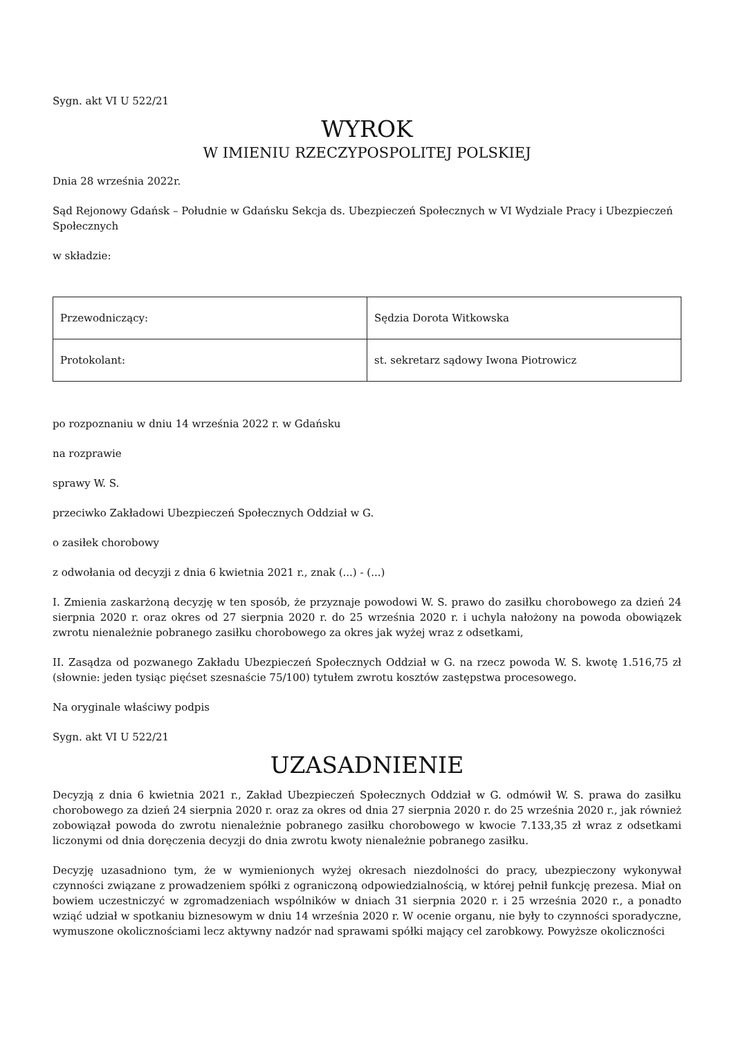Sygn. akt VI U 522/21
WYROK
W IMIENIU RZECZYPOSPOLITEJ POLSKIEJ
Dnia 28 września 2022r.
Sąd Rejonowy Gdańsk – Południe w Gdańsku Sekcja ds. Ubezpieczeń Społecznych w VI Wydziale Pracy i Ubezpieczeń Społecznych
w składzie:
| Przewodniczący: | Sędzia Dorota Witkowska |
| Protokolant: | st. sekretarz sądowy Iwona Piotrowicz |
po rozpoznaniu w dniu 14 września 2022 r. w Gdańsku
na rozprawie
sprawy W. S.
przeciwko Zakładowi Ubezpieczeń Społecznych Oddział w G.
o zasiłek chorobowy
z odwołania od decyzji z dnia 6 kwietnia 2021 r., znak (...) - (...)
I. Zmienia zaskarżoną decyzję w ten sposób, że przyznaje powodowi W. S. prawo do zasiłku chorobowego za dzień 24 sierpnia 2020 r. oraz okres od 27 sierpnia 2020 r. do 25 września 2020 r. i uchyla nałożony na powoda obowiązek zwrotu nienależnie pobranego zasiłku chorobowego za okres jak wyżej wraz z odsetkami,
II. Zasądza od pozwanego Zakładu Ubezpieczeń Społecznych Oddział w G. na rzecz powoda W. S. kwotę 1.516,75 zł (słownie: jeden tysiąc pięćset szesnaście 75/100) tytułem zwrotu kosztów zastępstwa procesowego.
Na oryginale właściwy podpis
Sygn. akt VI U 522/21
UZASADNIENIE
Decyzją z dnia 6 kwietnia 2021 r., Zakład Ubezpieczeń Społecznych Oddział w G. odmówił W. S. prawa do zasiłku chorobowego za dzień 24 sierpnia 2020 r. oraz za okres od dnia 27 sierpnia 2020 r. do 25 września 2020 r., jak również zobowiązał powoda do zwrotu nienależnie pobranego zasiłku chorobowego w kwocie 7.133,35 zł wraz z odsetkami liczonymi od dnia doręczenia decyzji do dnia zwrotu kwoty nienależnie pobranego zasiłku.
Decyzję uzasadniono tym, że w wymienionych wyżej okresach niezdolności do pracy, ubezpieczony wykonywał czynności związane z prowadzeniem spółki z ograniczoną odpowiedzialnością, w której pełnił funkcję prezesa. Miał on bowiem uczestniczyć w zgromadzeniach wspólników w dniach 31 sierpnia 2020 r. i 25 września 2020 r., a ponadto wziąć udział w spotkaniu biznesowym w dniu 14 września 2020 r. W ocenie organu, nie były to czynności sporadyczne, wymuszone okolicznościami lecz aktywny nadzór nad sprawami spółki mający cel zarobkowy. Powyższe okoliczności